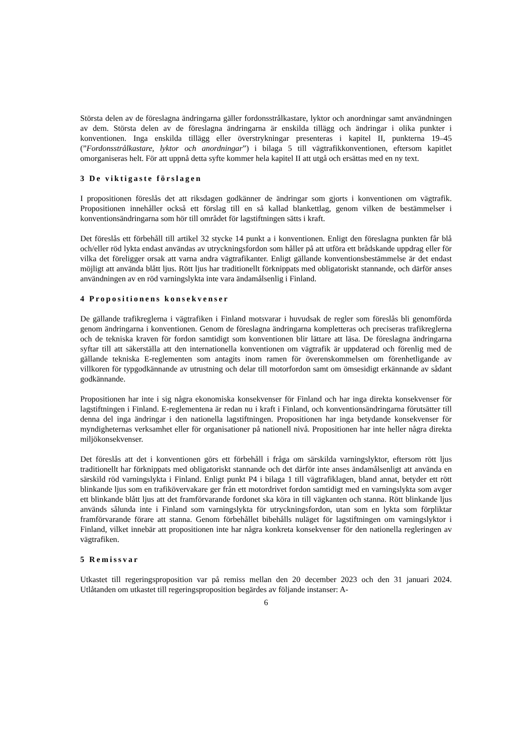Största delen av de föreslagna ändringarna gäller fordonsstrålkastare, lyktor och anordningar samt användningen av dem. Största delen av de föreslagna ändringarna är enskilda tillägg och ändringar i olika punkter i konventionen. Inga enskilda tillägg eller överstrykningar presenteras i kapitel II, punkterna 19–45 (”Fordonsstrålkastare, lyktor och anordningar”) i bilaga 5 till vägtrafikkonventionen, eftersom kapitlet omorganiseras helt. För att uppnå detta syfte kommer hela kapitel II att utgå och ersättas med en ny text.
3 De viktigaste förslagen
I propositionen föreslås det att riksdagen godkänner de ändringar som gjorts i konventionen om vägtrafik. Propositionen innehåller också ett förslag till en så kallad blankettlag, genom vilken de bestämmelser i konventionsändringarna som hör till området för lagstiftningen sätts i kraft.
Det föreslås ett förbehåll till artikel 32 stycke 14 punkt a i konventionen. Enligt den föreslagna punkten får blå och/eller röd lykta endast användas av utryckningsfordon som håller på att utföra ett brådskande uppdrag eller för vilka det föreligger orsak att varna andra vägtrafikanter. Enligt gällande konventionsbestämmelse är det endast möjligt att använda blått ljus. Rött ljus har traditionellt förknippats med obligatoriskt stannande, och därför anses användningen av en röd varningslykta inte vara ändamålsenlig i Finland.
4 Propositionens konsekvenser
De gällande trafikreglerna i vägtrafiken i Finland motsvarar i huvudsak de regler som föreslås bli genomförda genom ändringarna i konventionen. Genom de föreslagna ändringarna kompletteras och preciseras trafikreglerna och de tekniska kraven för fordon samtidigt som konventionen blir lättare att läsa. De föreslagna ändringarna syftar till att säkerställa att den internationella konventionen om vägtrafik är uppdaterad och förenlig med de gällande tekniska E-reglementen som antagits inom ramen för överenskommelsen om förenhetligande av villkoren för typgodkännande av utrustning och delar till motorfordon samt om ömsesidigt erkännande av sådant godkännande.
Propositionen har inte i sig några ekonomiska konsekvenser för Finland och har inga direkta konsekvenser för lagstiftningen i Finland. E-reglementena är redan nu i kraft i Finland, och konventionsändringarna förutsätter till denna del inga ändringar i den nationella lagstiftningen. Propositionen har inga betydande konsekvenser för myndigheternas verksamhet eller för organisationer på nationell nivå. Propositionen har inte heller några direkta miljökonsekvenser.
Det föreslås att det i konventionen görs ett förbehåll i fråga om särskilda varningslyktor, eftersom rött ljus traditionellt har förknippats med obligatoriskt stannande och det därför inte anses ändamålsenligt att använda en särskild röd varningslykta i Finland. Enligt punkt P4 i bilaga 1 till vägtrafiklagen, bland annat, betyder ett rött blinkande ljus som en trafikövervakare ger från ett motordrivet fordon samtidigt med en varningslykta som avger ett blinkande blått ljus att det framförvarande fordonet ska köra in till vägkanten och stanna. Rött blinkande ljus används sålunda inte i Finland som varningslykta för utryckningsfordon, utan som en lykta som förpliktar framförvarande förare att stanna. Genom förbehållet bibehålls nuläget för lagstiftningen om varningslyktor i Finland, vilket innebär att propositionen inte har några konkreta konsekvenser för den nationella regleringen av vägtrafiken.
5 Remissvar
Utkastet till regeringsproposition var på remiss mellan den 20 december 2023 och den 31 januari 2024. Utlåtanden om utkastet till regeringsproposition begärdes av följande instanser: A-
6